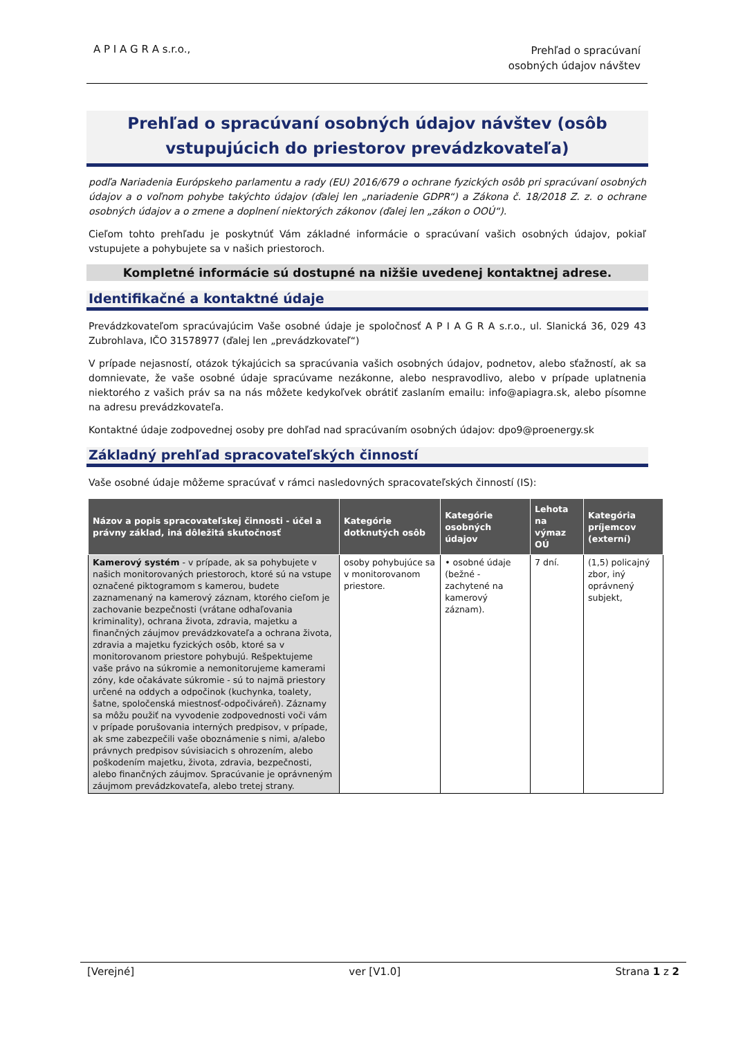A P I A G R A s.r.o.,
Prehľad o spracúvaní
osobných údajov návštev
Prehľad o spracúvaní osobných údajov návštev (osôb vstupujúcich do priestorov prevádzkovateľa)
podľa Nariadenia Európskeho parlamentu a rady (EU) 2016/679 o ochrane fyzických osôb pri spracúvaní osobných údajov a o voľnom pohybe takýchto údajov (ďalej len „nariadenie GDPR“) a Zákona č. 18/2018 Z. z. o ochrane osobných údajov a o zmene a doplnení niektorých zákonov (ďalej len „zákon o OOÚ“).
Cieľom tohto prehľadu je poskytnúť Vám základné informácie o spracúvaní vašich osobných údajov, pokiaľ vstupujete a pohybujete sa v našich priestoroch.
Kompletné informácie sú dostupné na nižšie uvedenej kontaktnej adrese.
Identifikačné a kontaktné údaje
Prevádzkovateľom spracúvajúcim Vaše osobné údaje je spoločnosť A P I A G R A s.r.o., ul. Slanická 36, 029 43 Zubrohlava, IČO 31578977 (ďalej len „prevádzkovateľ“)
V prípade nejasností, otázok týkajúcich sa spracúvania vašich osobných údajov, podnetov, alebo sťažností, ak sa domnievate, že vaše osobné údaje spracúvame nezákonne, alebo nespravodlivo, alebo v prípade uplatnenia niektorého z vašich práv sa na nás môžete kedykoľvek obrátiť zaslaním emailu: info@apiagra.sk, alebo písomne na adresu prevádzkovateľa.
Kontaktné údaje zodpovednej osoby pre dohľad nad spracúvaním osobných údajov: dpo9@proenergy.sk
Základný prehľad spracovateľských činností
Vaše osobné údaje môžeme spracúvať v rámci nasledovných spracovateľských činností (IS):
| Názov a popis spracovateľskej činnosti - účel a právny základ, iná dôležitá skutočnosť | Kategórie dotknutých osôb | Kategórie osobných údajov | Lehota na výmaz OÚ | Kategória príjemcov (externí) |
| --- | --- | --- | --- | --- |
| Kamerový systém - v prípade, ak sa pohybujete v našich monitorovaných priestoroch, ktoré sú na vstupe označené piktogramom s kamerou, budete zaznamenaný na kamerový záznam, ktorého cieľom je zachovanie bezpečnosti (vrátane odhaľovania kriminality), ochrana života, zdravia, majetku a finančných záujmov prevádzkovateľa a ochrana života, zdravia a majetku fyzických osôb, ktoré sa v monitorovanom priestore pohybujú. Rešpektujeme vaše právo na súkromie a nemonitorujeme kamerami zóny, kde očakávate súkromie - sú to najmä priestory určené na oddych a odpočinok (kuchynka, toalety, šatne, spoločenská miestnosť-odpočiváreň). Záznamy sa môžu použiť na vyvodenie zodpovednosti voči vám v prípade porušovania interných predpisov, v prípade, ak sme zabezpečili vaše oboznámenie s nimi, a/alebo právnych predpisov súvisiacich s ohrozením, alebo poškodením majetku, života, zdravia, bezpečnosti, alebo finančných záujmov. Spracúvanie je oprávneným záujmom prevádzkovateľa, alebo tretej strany. | osoby pohybujúce sa v monitorovanom priestore. | • osobné údaje (bežné - zachytené na kamerový záznam). | 7 dní. | (1,5) policajný zbor, iný oprávnený subjekt, |
[Verejné] ver [V1.0] Strana 1 z 2